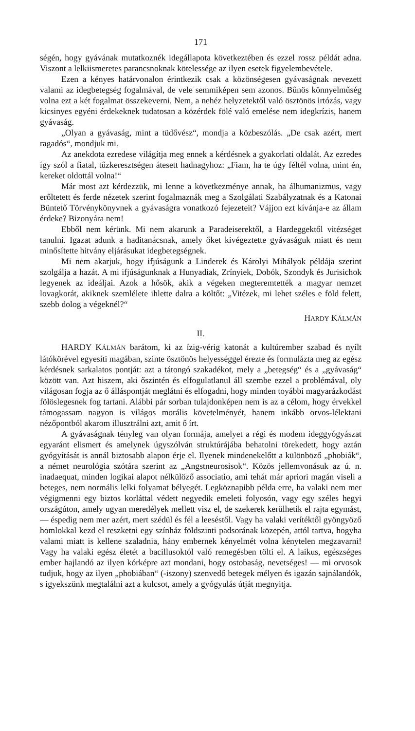171
ségén, hogy gyávának mutatkoznék idegállapota következtében és ezzel rossz példát adna. Viszont a lelkiismeretes parancsnoknak kötelessége az ilyen esetek figyelembevétele.
Ezen a kényes határvonalon érintkezik csak a közönségesen gyávaságnak nevezett valami az idegbetegség fogalmával, de vele semmiképen sem azonos. Bűnös könnyelműség volna ezt a két fogalmat összekeverni. Nem, a nehéz helyzetektől való ösztönös irtózás, vagy kicsinyes egyéni érdekeknek tudatosan a közérdek fölé való emelése nem idegkrízis, hanem gyávaság.
„Olyan a gyávaság, mint a tüdővész“, mondja a közbeszólás. „De csak azért, mert ragadós“, mondjuk mi.
Az anekdota ezredese világítja meg ennek a kérdésnek a gyakorlati oldalát. Az ezredes így szól a fiatal, tűzkeresztségen átesett hadnagyhoz: „Fiam, ha te úgy féltél volna, mint én, kereket oldottál volna!“
Már most azt kérdezzük, mi lenne a következménye annak, ha álhumanizmus, vagy erőltetett és ferde nézetek szerint fogalmaznák meg a Szolgálati Szabályzatnak és a Katonai Büntető Törvénykönyvnek a gyávaságra vonatkozó fejezeteit? Vájjon ezt kívánja-e az állam érdeke? Bizonyára nem!
Ebből nem kérünk. Mi nem akarunk a Paradeiserektől, a Hardeggektől vitézséget tanulni. Igazat adunk a haditanácsnak, amely őket kivégeztette gyávaságuk miatt és nem minősítette hitvány eljárásukat idegbetegségnek.
Mi nem akarjuk, hogy ifjúságunk a Linderek és Károlyi Mihályok példája szerint szolgálja a hazát. A mi ifjúságunknak a Hunyadiak, Zrínyiek, Dobók, Szondyk és Jurisichok legyenek az ideáljai. Azok a hősök, akik a végeken megteremtették a magyar nemzet lovagkorát, akiknek szemlélete ihlette dalra a költőt: „Vitézek, mi lehet széles e föld felett, szebb dolog a végeknél?“
HARDY KÁLMÁN
II.
HARDY KÁLMÁN barátom, ki az ízig-vérig katonát a kultúrember szabad és nyílt látókörével egyesíti magában, szinte ösztönös helyességgel érezte és formulázta meg az egész kérdésnek sarkalatos pontját: azt a tátongó szakadékot, mely a „betegség“ és a „gyávaság“ között van. Azt hiszem, aki őszintén és elfogulatlanul áll szembe ezzel a problémával, oly világosan fogja az ő álláspontját meglátni és elfogadni, hogy minden toyábbi magyarázkodást fölöslegesnek fog tartani. Alábbi pár sorban tulajdonképen nem is az a célom, hogy érvekkel támogassam nagyon is világos morális követelményét, hanem inkább orvos-lélektani nézőpontból akarom illusztrálni azt, amit ő írt.
A gyávaságnak tényleg van olyan formája, amelyet a régi és modem ideggyógyászat egyaránt elismert és amelynek úgyszólván struktúrájába behatolni törekedett, hogy aztán gyógyítását is annál biztosabb alapon érje el. Ilyenek mindenekelőtt a különböző „phobiák“, a német neurológia szótára szerint az „Angstneurosisok“. Közös jellemvonásuk az ú. n. inadaequat, minden logikai alapot nélkülöző associatio, ami tehát már apriori magán viseli a beteges, nem normális lelki folyamat bélyegét. Legköznapibb példa erre, ha valaki nem mer végigmenni egy biztos korláttal védett negyedik emeleti folyosón, vagy egy széles hegyi országúton, amely ugyan meredélyek mellett visz el, de szekerek kerülhetik el rajta egymást, — éspedig nem mer azért, mert szédül és fél a leeséstől. Vagy ha valaki verítéktől gyöngyöző homlokkal kezd el reszketni egy színház földszinti padsorának közepén, attól tartva, hogyha valami miatt is kellene szaladnia, hány embernek kényelmét volna kénytelen megzavarni! Vagy ha valaki egész életét a bacillusoktól való remegésben tölti el. A laikus, egészséges ember hajlandó az ilyen kórképre azt mondani, hogy ostobaság, nevetséges! — mi orvosok tudjuk, hogy az ilyen „phobiában“ (-iszony) szenvedő betegek mélyen és igazán sajnálandók, s igyekszünk megtalálni azt a kulcsot, amely a gyógyulás útját megnyitja.